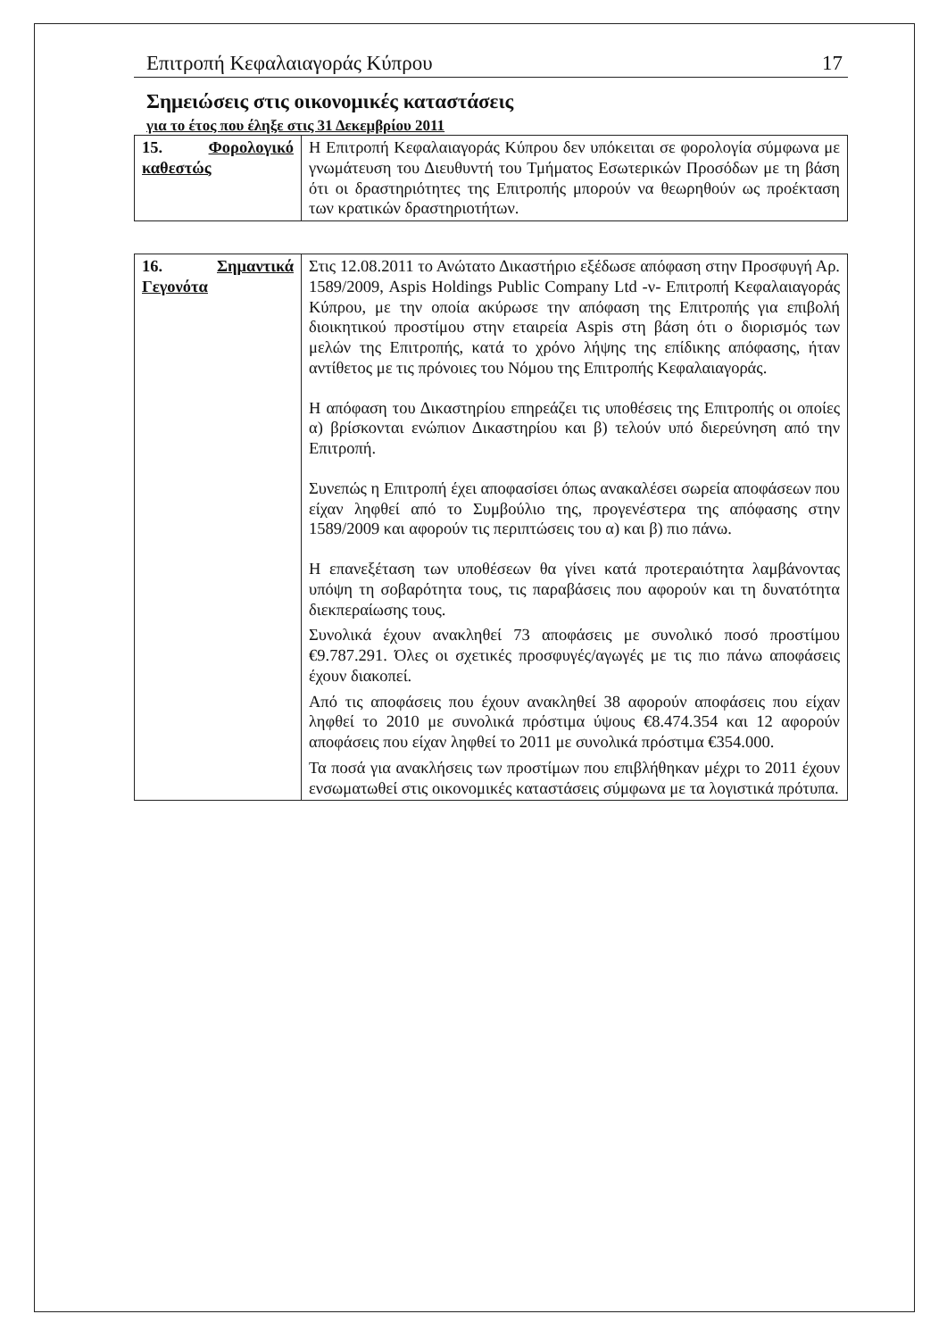Επιτροπή Κεφαλαιαγοράς Κύπρου 17
Σημειώσεις στις οικονομικές καταστάσεις
για το έτος που έληξε στις 31 Δεκεμβρίου 2011
| 15. Φορολογικό καθεστώς | Η Επιτροπή Κεφαλαιαγοράς Κύπρου δεν υπόκειται σε φορολογία σύμφωνα με γνωμάτευση του Διευθυντή του Τμήματος Εσωτερικών Προσόδων με τη βάση ότι οι δραστηριότητες της Επιτροπής μπορούν να θεωρηθούν ως προέκταση των κρατικών δραστηριοτήτων. |
| 16. Σημαντικά Γεγονότα | Στις 12.08.2011 το Ανώτατο Δικαστήριο εξέδωσε απόφαση στην Προσφυγή Αρ. 1589/2009, Aspis Holdings Public Company Ltd -ν- Επιτροπή Κεφαλαιαγοράς Κύπρου, με την οποία ακύρωσε την απόφαση της Επιτροπής για επιβολή διοικητικού προστίμου στην εταιρεία Aspis στη βάση ότι ο διορισμός των μελών της Επιτροπής, κατά το χρόνο λήψης της επίδικης απόφασης, ήταν αντίθετος με τις πρόνοιες του Νόμου της Επιτροπής Κεφαλαιαγοράς. Η απόφαση του Δικαστηρίου επηρεάζει τις υποθέσεις της Επιτροπής οι οποίες α) βρίσκονται ενώπιον Δικαστηρίου και β) τελούν υπό διερεύνηση από την Επιτροπή. Συνεπώς η Επιτροπή έχει αποφασίσει όπως ανακαλέσει σωρεία αποφάσεων που είχαν ληφθεί από το Συμβούλιο της, προγενέστερα της απόφασης στην 1589/2009 και αφορούν τις περιπτώσεις του α) και β) πιο πάνω. Η επανεξέταση των υποθέσεων θα γίνει κατά προτεραιότητα λαμβάνοντας υπόψη τη σοβαρότητα τους, τις παραβάσεις που αφορούν και τη δυνατότητα διεκπεραίωσης τους. Συνολικά έχουν ανακληθεί 73 αποφάσεις με συνολικό ποσό προστίμου €9.787.291. Όλες οι σχετικές προσφυγές/αγωγές με τις πιο πάνω αποφάσεις έχουν διακοπεί. Από τις αποφάσεις που έχουν ανακληθεί 38 αφορούν αποφάσεις που είχαν ληφθεί το 2010 με συνολικά πρόστιμα ύψους €8.474.354 και 12 αφορούν αποφάσεις που είχαν ληφθεί το 2011 με συνολικά πρόστιμα €354.000. Τα ποσά για ανακλήσεις των προστίμων που επιβλήθηκαν μέχρι το 2011 έχουν ενσωματωθεί στις οικονομικές καταστάσεις σύμφωνα με τα λογιστικά πρότυπα. |